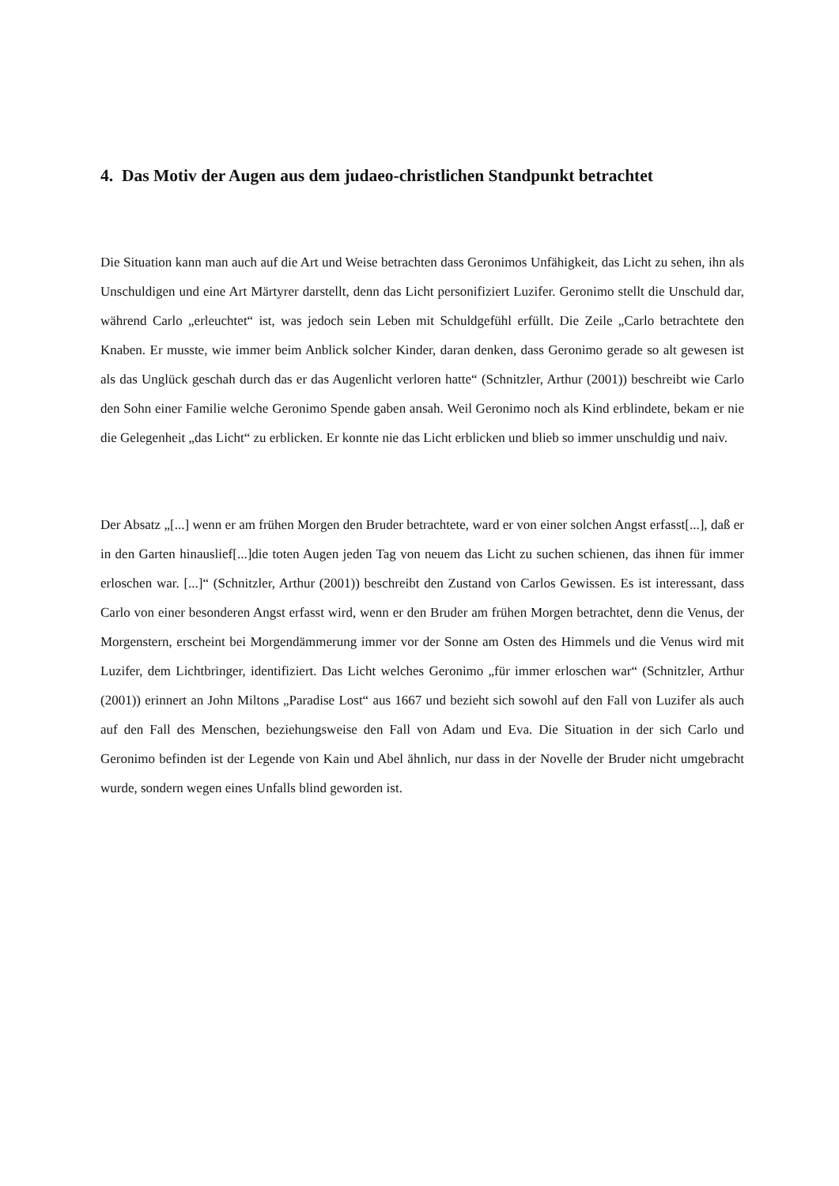4. Das Motiv der Augen aus dem judaeo-christlichen Standpunkt betrachtet
Die Situation kann man auch auf die Art und Weise betrachten dass Geronimos Unfähigkeit, das Licht zu sehen, ihn als Unschuldigen und eine Art Märtyrer darstellt, denn das Licht personifiziert Luzifer. Geronimo stellt die Unschuld dar, während Carlo „erleuchtet“ ist, was jedoch sein Leben mit Schuldgefühl erfüllt. Die Zeile „Carlo betrachtete den Knaben. Er musste, wie immer beim Anblick solcher Kinder, daran denken, dass Geronimo gerade so alt gewesen ist als das Unglück geschah durch das er das Augenlicht verloren hatte“ (Schnitzler, Arthur (2001)) beschreibt wie Carlo den Sohn einer Familie welche Geronimo Spende gaben ansah. Weil Geronimo noch als Kind erblindete, bekam er nie die Gelegenheit „das Licht“ zu erblicken. Er konnte nie das Licht erblicken und blieb so immer unschuldig und naiv.
Der Absatz „[...] wenn er am frühen Morgen den Bruder betrachtete, ward er von einer solchen Angst erfasst[...], daß er in den Garten hinauslief[...]die toten Augen jeden Tag von neuem das Licht zu suchen schienen, das ihnen für immer erloschen war. [...]“ (Schnitzler, Arthur (2001)) beschreibt den Zustand von Carlos Gewissen. Es ist interessant, dass Carlo von einer besonderen Angst erfasst wird, wenn er den Bruder am frühen Morgen betrachtet, denn die Venus, der Morgenstern, erscheint bei Morgendämmerung immer vor der Sonne am Osten des Himmels und die Venus wird mit Luzifer, dem Lichtbringer, identifiziert. Das Licht welches Geronimo „für immer erloschen war“ (Schnitzler, Arthur (2001)) erinnert an John Miltons „Paradise Lost“ aus 1667 und bezieht sich sowohl auf den Fall von Luzifer als auch auf den Fall des Menschen, beziehungsweise den Fall von Adam und Eva. Die Situation in der sich Carlo und Geronimo befinden ist der Legende von Kain und Abel ähnlich, nur dass in der Novelle der Bruder nicht umgebracht wurde, sondern wegen eines Unfalls blind geworden ist.